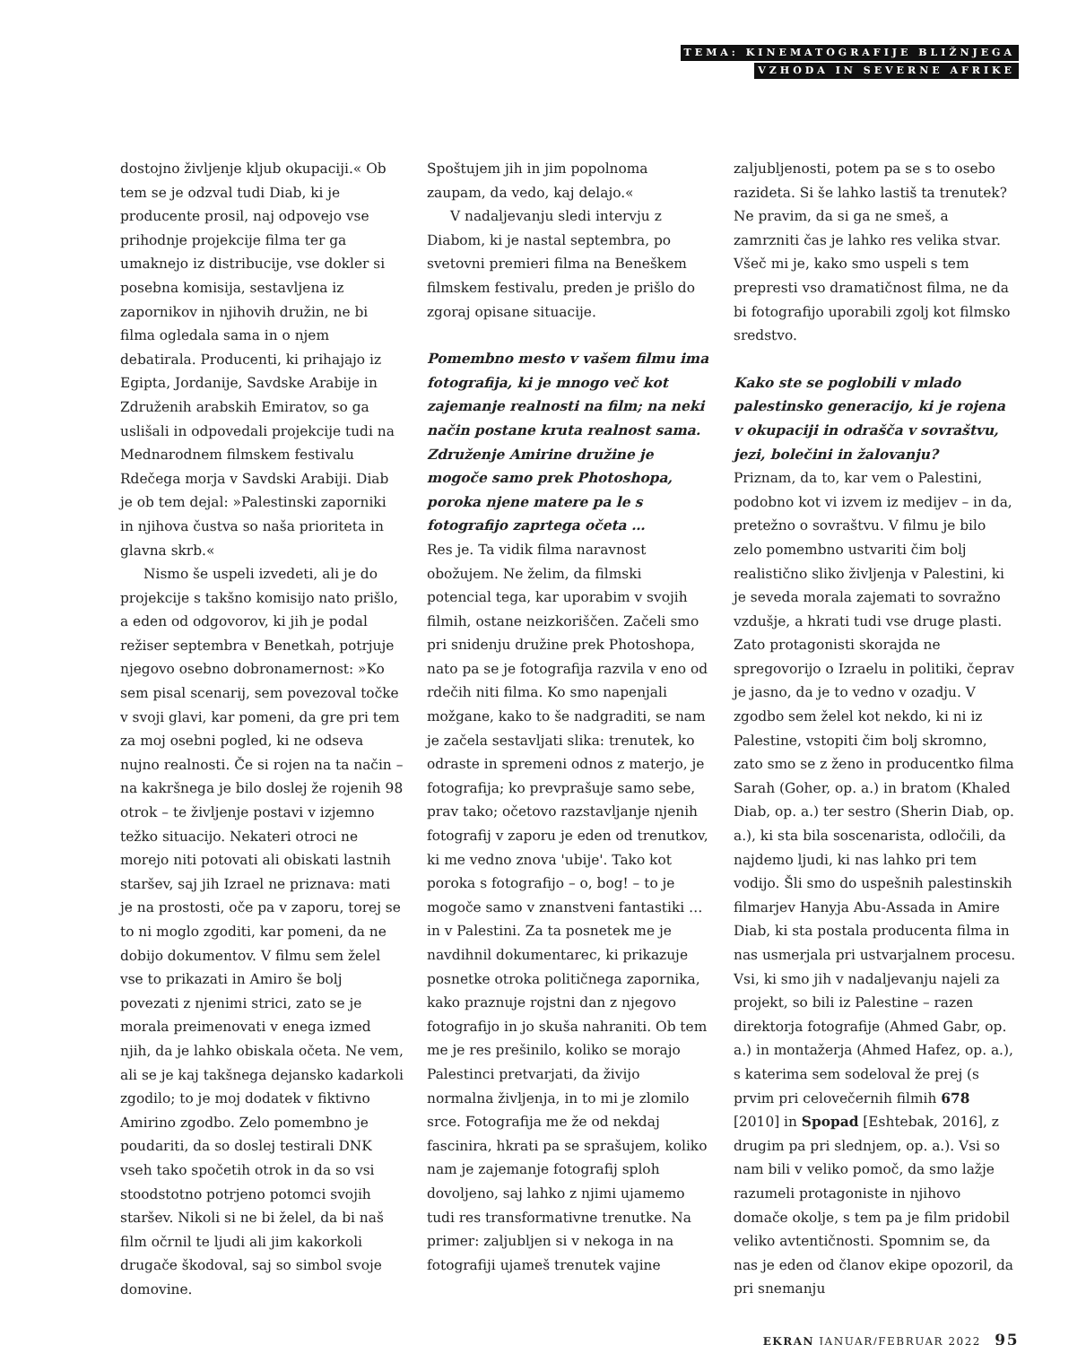TEMA: KINEMATOGRAFIJE BLIŽNJEGA
VZHODA IN SEVERNE AFRIKE
dostojno življenje kljub okupaciji.« Ob tem se je odzval tudi Diab, ki je producente prosil, naj odpovejo vse prihodnje projekcije filma ter ga umaknejo iz distribucije, vse dokler si posebna komisija, sestavljena iz zapornikov in njihovih družin, ne bi filma ogledala sama in o njem debatirala. Producenti, ki prihajajo iz Egipta, Jordanije, Savdske Arabije in Združenih arabskih Emiratov, so ga uslišali in odpovedali projekcije tudi na Mednarodnem filmskem festivalu Rdečega morja v Savdski Arabiji. Diab je ob tem dejal: »Palestinski zaporniki in njihova čustva so naša prioriteta in glavna skrb.«
Nismo še uspeli izvedeti, ali je do projekcije s takšno komisijo nato prišlo, a eden od odgovorov, ki jih je podal režiser septembra v Benetkah, potrjuje njegovo osebno dobronamernost: »Ko sem pisal scenarij, sem povezoval točke v svoji glavi, kar pomeni, da gre pri tem za moj osebni pogled, ki ne odseva nujno realnosti. Če si rojen na ta način – na kakršnega je bilo doslej že rojenih 98 otrok – te življenje postavi v izjemno težko situacijo. Nekateri otroci ne morejo niti potovati ali obiskati lastnih staršev, saj jih Izrael ne priznava: mati je na prostosti, oče pa v zaporu, torej se to ni moglo zgoditi, kar pomeni, da ne dobijo dokumentov. V filmu sem želel vse to prikazati in Amiro še bolj povezati z njenimi strici, zato se je morala preimenovati v enega izmed njih, da je lahko obiskala očeta. Ne vem, ali se je kaj takšnega dejansko kadarkoli zgodilo; to je moj dodatek v fiktivno Amirino zgodbo. Zelo pomembno je poudariti, da so doslej testirali DNK vseh tako spočetih otrok in da so vsi stoodstotno potrjeno potomci svojih staršev. Nikoli si ne bi želel, da bi naš film očrnil te ljudi ali jim kakorkoli drugače škodoval, saj so simbol svoje domovine.
Spoštujem jih in jim popolnoma zaupam, da vedo, kaj delajo.«
V nadaljevanju sledi intervju z Diabom, ki je nastal septembra, po svetovni premieri filma na Beneškem filmskem festivalu, preden je prišlo do zgoraj opisane situacije.
Pomembno mesto v vašem filmu ima fotografija, ki je mnogo več kot zajemanje realnosti na film; na neki način postane kruta realnost sama. Združenje Amirine družine je mogoče samo prek Photoshopa, poroka njene matere pa le s fotografijo zaprtega očeta …
Res je. Ta vidik filma naravnost obožujem. Ne želim, da filmski potencial tega, kar uporabim v svojih filmih, ostane neizkoriščen. Začeli smo pri snidenju družine prek Photoshopa, nato pa se je fotografija razvila v eno od rdečih niti filma. Ko smo napenjali možgane, kako to še nadgraditi, se nam je začela sestavljati slika: trenutek, ko odraste in spremeni odnos z materjo, je fotografija; ko prevprašuje samo sebe, prav tako; očetovo razstavljanje njenih fotografij v zaporu je eden od trenutkov, ki me vedno znova 'ubije'. Tako kot poroka s fotografijo – o, bog! – to je mogoče samo v znanstveni fantastiki … in v Palestini. Za ta posnetek me je navdihnil dokumentarec, ki prikazuje posnetke otroka političnega zapornika, kako praznuje rojstni dan z njegovo fotografijo in jo skuša nahraniti. Ob tem me je res prešinilo, koliko se morajo Palestinci pretvarjati, da živijo normalna življenja, in to mi je zlomilo srce. Fotografija me že od nekdaj fascinira, hkrati pa se sprašujem, koliko nam je zajemanje fotografij sploh dovoljeno, saj lahko z njimi ujamemo tudi res transformativne trenutke. Na primer: zaljubljen si v nekoga in na fotografiji ujameš trenutek vajine
zaljubljenosti, potem pa se s to osebo razideta. Si še lahko lastiš ta trenutek? Ne pravim, da si ga ne smeš, a zamrzniti čas je lahko res velika stvar. Všeč mi je, kako smo uspeli s tem prepresti vso dramatičnost filma, ne da bi fotografijo uporabili zgolj kot filmsko sredstvo.
Kako ste se poglobili v mlado palestinsko generacijo, ki je rojena v okupaciji in odrašča v sovraštvu, jezi, bolečini in žalovanju?
Priznam, da to, kar vem o Palestini, podobno kot vi izvem iz medijev – in da, pretežno o sovraštvu. V filmu je bilo zelo pomembno ustvariti čim bolj realistično sliko življenja v Palestini, ki je seveda morala zajemati to sovražno vzdušje, a hkrati tudi vse druge plasti. Zato protagonisti skorajda ne spregovorijo o Izraelu in politiki, čeprav je jasno, da je to vedno v ozadju. V zgodbo sem želel kot nekdo, ki ni iz Palestine, vstopiti čim bolj skromno, zato smo se z ženo in producentko filma Sarah (Goher, op. a.) in bratom (Khaled Diab, op. a.) ter sestro (Sherin Diab, op. a.), ki sta bila soscenarista, odločili, da najdemo ljudi, ki nas lahko pri tem vodijo. Šli smo do uspešnih palestinskih filmarjev Hanyja Abu-Assada in Amire Diab, ki sta postala producenta filma in nas usmerjala pri ustvarjalnem procesu. Vsi, ki smo jih v nadaljevanju najeli za projekt, so bili iz Palestine – razen direktorja fotografije (Ahmed Gabr, op. a.) in montažerja (Ahmed Hafez, op. a.), s katerima sem sodeloval že prej (s prvim pri celovečernih filmih 678 [2010] in Spopad [Eshtebak, 2016], z drugim pa pri slednjem, op. a.). Vsi so nam bili v veliko pomoč, da smo lažje razumeli protagoniste in njihovo domače okolje, s tem pa je film pridobil veliko avtentičnosti. Spomnim se, da nas je eden od članov ekipe opozoril, da pri snemanju
EKRAN JANUAR/FEBRUAR 2022 95